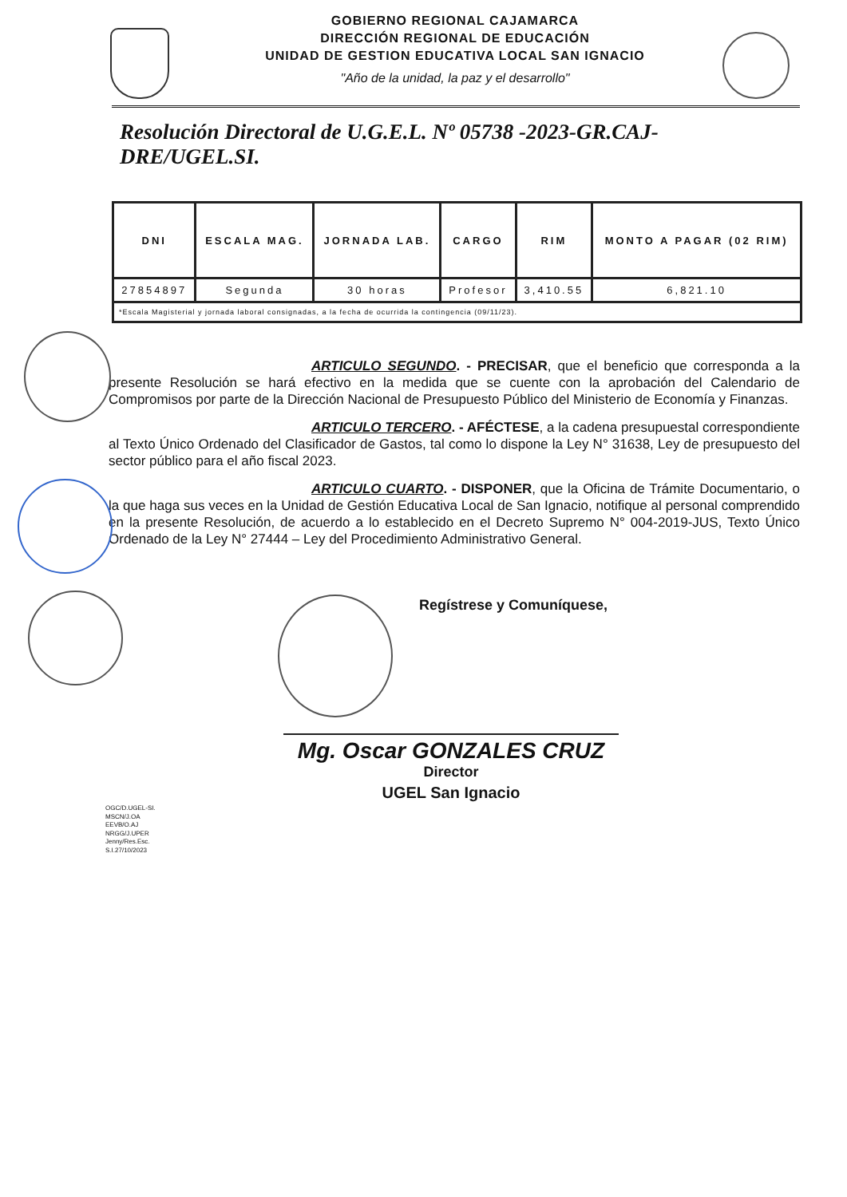GOBIERNO REGIONAL CAJAMARCA
DIRECCIÓN REGIONAL DE EDUCACIÓN
UNIDAD DE GESTION EDUCATIVA LOCAL SAN IGNACIO
"Año de la unidad, la paz y el desarrollo"
Resolución Directoral de U.G.E.L. Nº 05738 -2023-GR.CAJ-DRE/UGEL.SI.
| DNI | ESCALA MAG. | JORNADA LAB. | CARGO | RIM | MONTO A PAGAR (02 RIM) |
| --- | --- | --- | --- | --- | --- |
| 27854897 | Segunda | 30 horas | Profesor | 3,410.55 | 6,821.10 |
| *Escala Magisterial y jornada laboral consignadas, a la fecha de ocurrida la contingencia (09/11/23). | | | | | |
ARTICULO SEGUNDO. - PRECISAR, que el beneficio que corresponda a la presente Resolución se hará efectivo en la medida que se cuente con la aprobación del Calendario de Compromisos por parte de la Dirección Nacional de Presupuesto Público del Ministerio de Economía y Finanzas.
ARTICULO TERCERO. - AFÉCTESE, a la cadena presupuestal correspondiente al Texto Único Ordenado del Clasificador de Gastos, tal como lo dispone la Ley N° 31638, Ley de presupuesto del sector público para el año fiscal 2023.
ARTICULO CUARTO. - DISPONER, que la Oficina de Trámite Documentario, o la que haga sus veces en la Unidad de Gestión Educativa Local de San Ignacio, notifique al personal comprendido en la presente Resolución, de acuerdo a lo establecido en el Decreto Supremo N° 004-2019-JUS, Texto Único Ordenado de la Ley N° 27444 – Ley del Procedimiento Administrativo General.
Regístrese y Comuníquese,
Mg. Oscar GONZALES CRUZ
Director
UGEL San Ignacio
OGC/D.UGEL-SI.
MSCN/J.OA
EEVB/O.AJ
NRGG/J.UPER
Jenny/Res.Esc.
S.I.27/10/2023